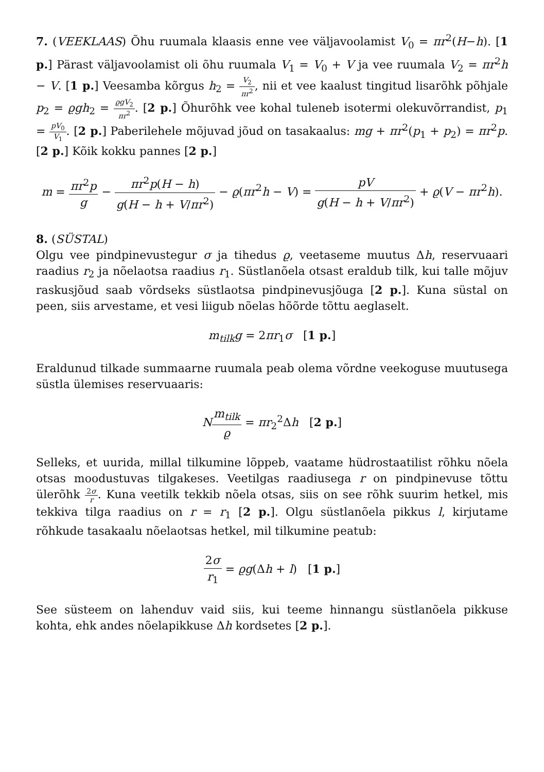7. (VEEKLAAS) Õhu ruumala klaasis enne vee väljavoolamist V<sub>0</sub> = πr<sup>2</sup>(H−h). [1 p.] Pärast väljavoolamist oli õhu ruumala V<sub>1</sub> = V<sub>0</sub> + V ja vee ruumala V<sub>2</sub> = πr<sup>2</sup>h − V. [1 p.] Veesamba kõrgus h<sub>2</sub> = V<sub>2</sub> πr<sup>2</sup>, nii et vee kaalust tingitud lisarõhk põhjale p<sub>2</sub> = ϱgh<sub>2</sub> = ϱgV<sub>2</sub> πr<sup>2</sup>. [2 p.] Õhurõhk vee kohal tuleneb isotermi olekuvõrrandist, p<sub>1</sub> = pV<sub>0</sub> V<sub>1</sub>. [2 p.] Paberilehele mõjuvad jõud on tasakaalus: mg + πr<sup>2</sup>(p<sub>1</sub> + p<sub>2</sub>) = πr<sup>2</sup>p. [2 p.] Kõik kokku pannes [2 p.]
m = πr<sup>2</sup>p g − πr<sup>2</sup>p(H − h) g(H − h + V/πr<sup>2</sup>) − ϱ(πr<sup>2</sup>h − V) = pV g(H − h + V/πr<sup>2</sup>) + ϱ(V − πr<sup>2</sup>h).
8. (SÜSTAL)
Olgu vee pindpinevustegur σ ja tihedus ϱ, veetaseme muutus Δh, reservuaari raadius r<sub>2</sub> ja nõelaotsa raadius r<sub>1</sub>. Süstlanõela otsast eraldub tilk, kui talle mõjuv raskusjõud saab võrdseks süstlaotsa pindpinevusjõuga [2 p.]. Kuna süstal on peen, siis arvestame, et vesi liigub nõelas hõõrde tõttu aeglaselt.
m<sub>tilk</sub>g = 2πr<sub>1</sub>σ [1 p.]
Eraldunud tilkade summaarne ruumala peab olema võrdne veekoguse muutusega süstla ülemises reservuaaris:
Nm<sub>tilk</sub> ϱ = πr<sub>2</sub><sup>2</sup>Δh [2 p.]
Selleks, et uurida, millal tilkumine lõppeb, vaatame hüdrostaatilist rõhku nõela otsas moodustuvas tilgakeses. Veetilgas raadiusega r on pindpinevuse tõttu ülerõhk 2σ r. Kuna veetilk tekkib nõela otsas, siis on see rõhk suurim hetkel, mis tekkiva tilga raadius on r = r<sub>1</sub> [2 p.]. Olgu süstlanõela pikkus l, kirjutame rõhkude tasakaalu nõelaotsas hetkel, mil tilkumine peatub:
2σ r<sub>1</sub> = ϱg(Δh + l) [1 p.]
See süsteem on lahenduv vaid siis, kui teeme hinnangu süstlanõela pikkuse kohta, ehk andes nõelapikkuse Δh kordsetes [2 p.].